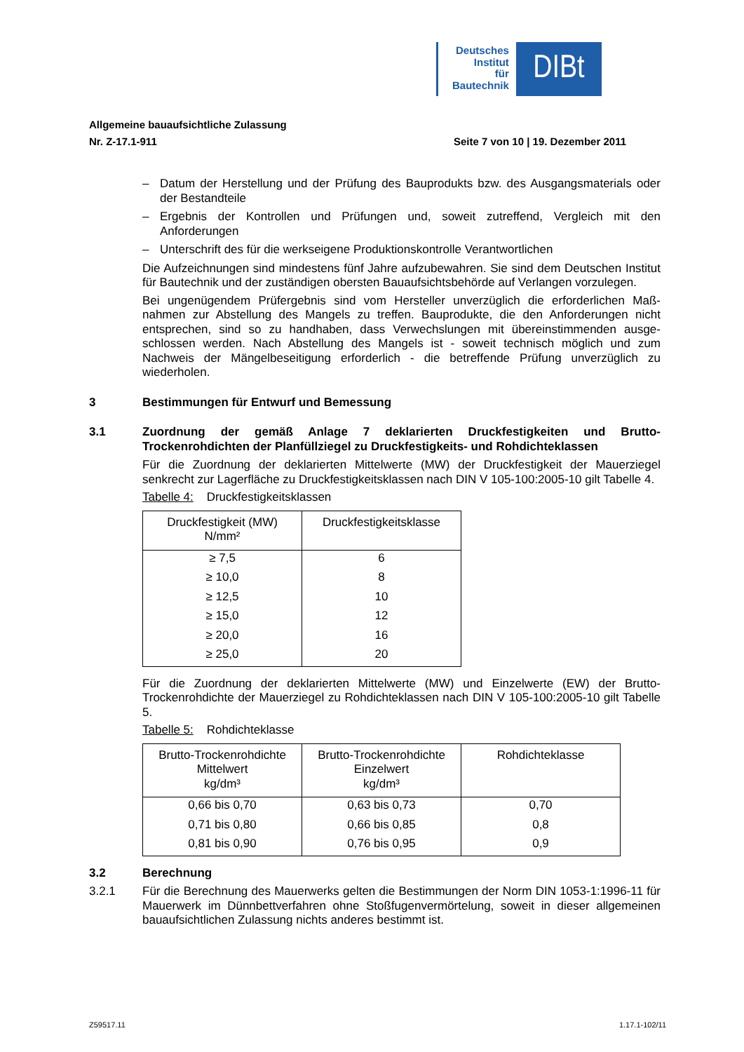Deutsches
Institut
für
Bautechnik
DIBt
Allgemeine bauaufsichtliche Zulassung
Nr. Z-17.1-911 Seite 7 von 10 | 19. Dezember 2011
– Datum der Herstellung und der Prüfung des Bauprodukts bzw. des Ausgangsmaterials oder der Bestandteile
– Ergebnis der Kontrollen und Prüfungen und, soweit zutreffend, Vergleich mit den Anforderungen
– Unterschrift des für die werkseigene Produktionskontrolle Verantwortlichen
Die Aufzeichnungen sind mindestens fünf Jahre aufzubewahren. Sie sind dem Deutschen Institut für Bautechnik und der zuständigen obersten Bauaufsichtsbehörde auf Verlangen vorzulegen.
Bei ungenügendem Prüfergebnis sind vom Hersteller unverzüglich die erforderlichen Maß-nahmen zur Abstellung des Mangels zu treffen. Bauprodukte, die den Anforderungen nicht entsprechen, sind so zu handhaben, dass Verwechslungen mit übereinstimmenden ausge-schlossen werden. Nach Abstellung des Mangels ist - soweit technisch möglich und zum Nachweis der Mängelbeseitigung erforderlich - die betreffende Prüfung unverzüglich zu wiederholen.
3 Bestimmungen für Entwurf und Bemessung
3.1 Zuordnung der gemäß Anlage 7 deklarierten Druckfestigkeiten und Brutto-Trockenrohdichten der Planfüllziegel zu Druckfestigkeits- und Rohdichteklassen
Für die Zuordnung der deklarierten Mittelwerte (MW) der Druckfestigkeit der Mauerziegel senkrecht zur Lagerfläche zu Druckfestigkeitsklassen nach DIN V 105-100:2005-10 gilt Tabelle 4.
Tabelle 4: Druckfestigkeitsklassen
| Druckfestigkeit (MW) N/mm² | Druckfestigkeitsklasse |
| --- | --- |
| ≥ 7,5 | 6 |
| ≥ 10,0 | 8 |
| ≥ 12,5 | 10 |
| ≥ 15,0 | 12 |
| ≥ 20,0 | 16 |
| ≥ 25,0 | 20 |
Für die Zuordnung der deklarierten Mittelwerte (MW) und Einzelwerte (EW) der Brutto-Trockenrohdichte der Mauerziegel zu Rohdichteklassen nach DIN V 105-100:2005-10 gilt Tabelle 5.
Tabelle 5: Rohdichteklasse
| Brutto-Trockenrohdichte Mittelwert kg/dm³ | Brutto-Trockenrohdichte Einzelwert kg/dm³ | Rohdichteklasse |
| --- | --- | --- |
| 0,66 bis 0,70 | 0,63 bis 0,73 | 0,70 |
| 0,71 bis 0,80 | 0,66 bis 0,85 | 0,8 |
| 0,81 bis 0,90 | 0,76 bis 0,95 | 0,9 |
3.2 Berechnung
3.2.1 Für die Berechnung des Mauerwerks gelten die Bestimmungen der Norm DIN 1053-1:1996-11 für Mauerwerk im Dünnbettverfahren ohne Stoßfugenvermörtelung, soweit in dieser allgemeinen bauaufsichtlichen Zulassung nichts anderes bestimmt ist.
Z59517.11 1.17.1-102/11